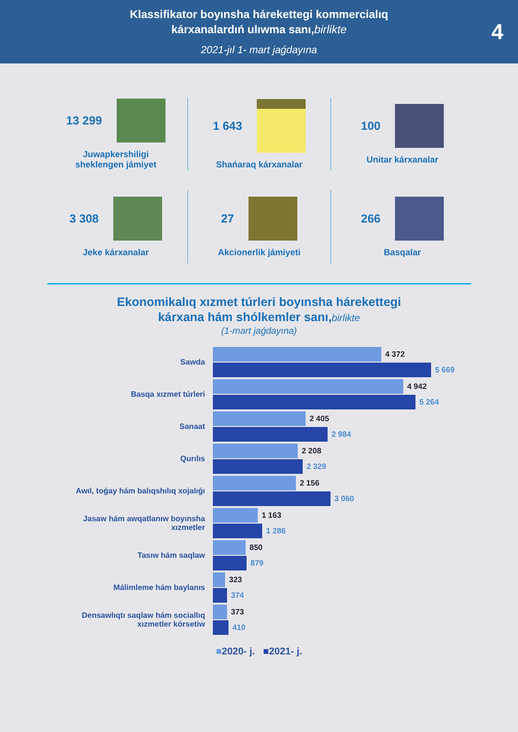Klassifikator boyınsha hárekettegi kommercialıq
kárxanalardıń ulıwma sanı,birlikte
2021-jıl 1- mart jaǵdayına
4
13 299
Juwapkershiligi
sheklengen jámiyet
1 643
Shańaraq kárxanalar
100
Unitar kárxanalar
3 308
Jeke kárxanalar
27
Akcionerlik jámiyeti
266
Basqalar
Ekonomikalıq xızmet túrleri boyınsha hárekettegi
kárxana hám shólkemler sanı,birlikte
(1-mart jaǵdayına)
Sawda
4 372
5 669
Basqa xızmet túrleri
4 942
5 264
Sanaat
2 405
2 984
Qurılıs
2 208
2 329
Awıl, toǵay hám balıqshılıq xojalıǵı
2 156
3 060
Jasaw hám awqatlanıw boyınsha xızmetler
1 163
1 286
Tasıw hám saqlaw
850
879
Málimleme hám baylanıs
323
374
Densawlıqtı saqlaw hám sociallıq xızmetler kórsetiw
373
410
■2020- j. ■2021- j.